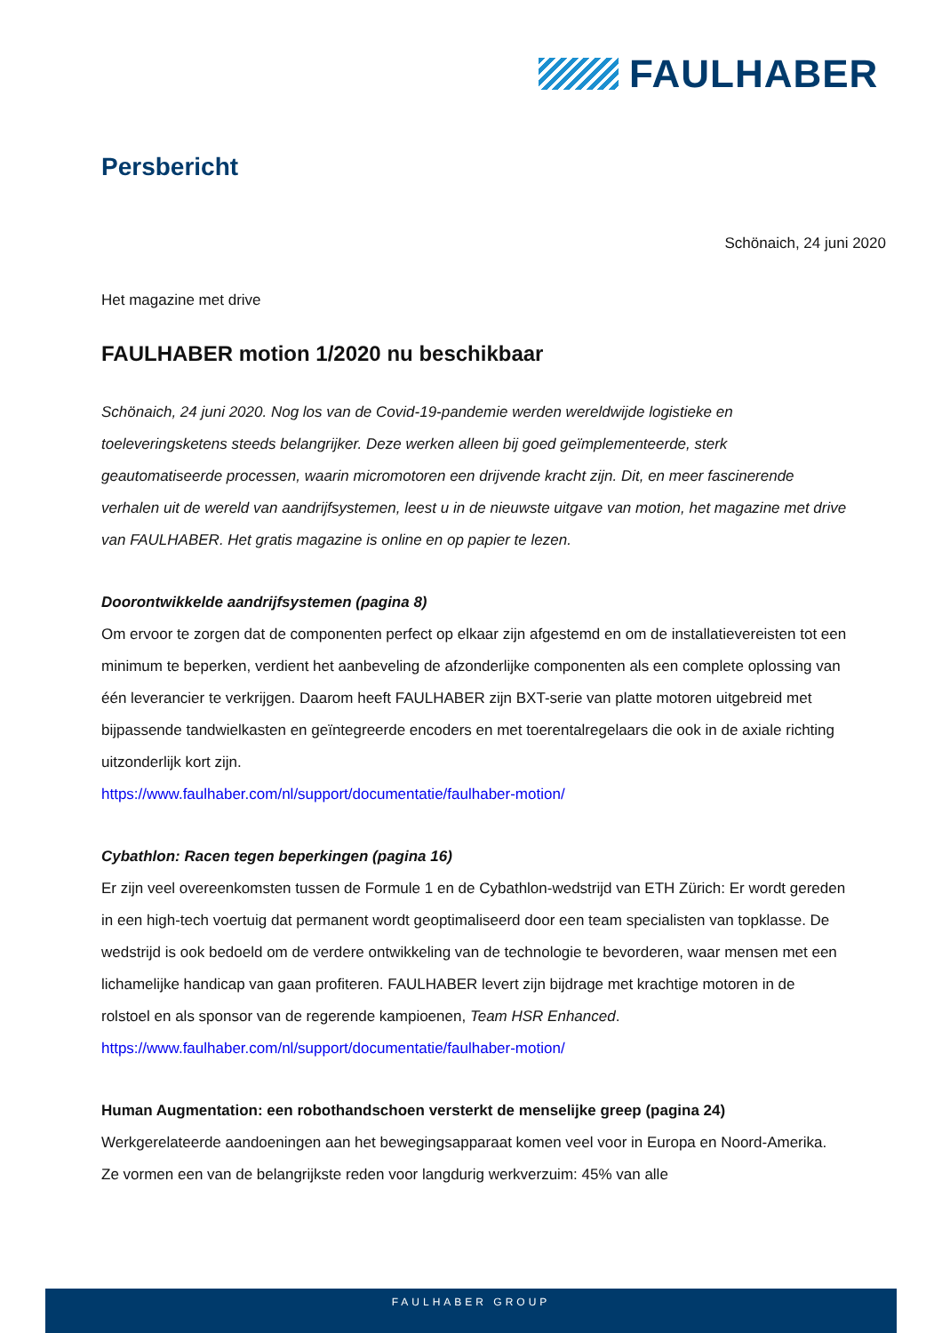FAULHABER
Persbericht
Schönaich, 24 juni 2020
Het magazine met drive
FAULHABER motion 1/2020 nu beschikbaar
Schönaich, 24 juni 2020. Nog los van de Covid-19-pandemie werden wereldwijde logistieke en toeleveringsketens steeds belangrijker. Deze werken alleen bij goed geïmplementeerde, sterk geautomatiseerde processen, waarin micromotoren een drijvende kracht zijn. Dit, en meer fascinerende verhalen uit de wereld van aandrijfsystemen, leest u in de nieuwste uitgave van motion, het magazine met drive van FAULHABER. Het gratis magazine is online en op papier te lezen.
Doorontwikkelde aandrijfsystemen (pagina 8)
Om ervoor te zorgen dat de componenten perfect op elkaar zijn afgestemd en om de installatievereisten tot een minimum te beperken, verdient het aanbeveling de afzonderlijke componenten als een complete oplossing van één leverancier te verkrijgen. Daarom heeft FAULHABER zijn BXT-serie van platte motoren uitgebreid met bijpassende tandwielkasten en geïntegreerde encoders en met toerentalregelaars die ook in de axiale richting uitzonderlijk kort zijn.
https://www.faulhaber.com/nl/support/documentatie/faulhaber-motion/
Cybathlon: Racen tegen beperkingen (pagina 16)
Er zijn veel overeenkomsten tussen de Formule 1 en de Cybathlon-wedstrijd van ETH Zürich: Er wordt gereden in een high-tech voertuig dat permanent wordt geoptimaliseerd door een team specialisten van topklasse. De wedstrijd is ook bedoeld om de verdere ontwikkeling van de technologie te bevorderen, waar mensen met een lichamelijke handicap van gaan profiteren. FAULHABER levert zijn bijdrage met krachtige motoren in de rolstoel en als sponsor van de regerende kampioenen, Team HSR Enhanced.
https://www.faulhaber.com/nl/support/documentatie/faulhaber-motion/
Human Augmentation: een robothandschoen versterkt de menselijke greep (pagina 24)
Werkgerelateerde aandoeningen aan het bewegingsapparaat komen veel voor in Europa en Noord-Amerika. Ze vormen een van de belangrijkste reden voor langdurig werkverzuim: 45% van alle
FAULHABER GROUP